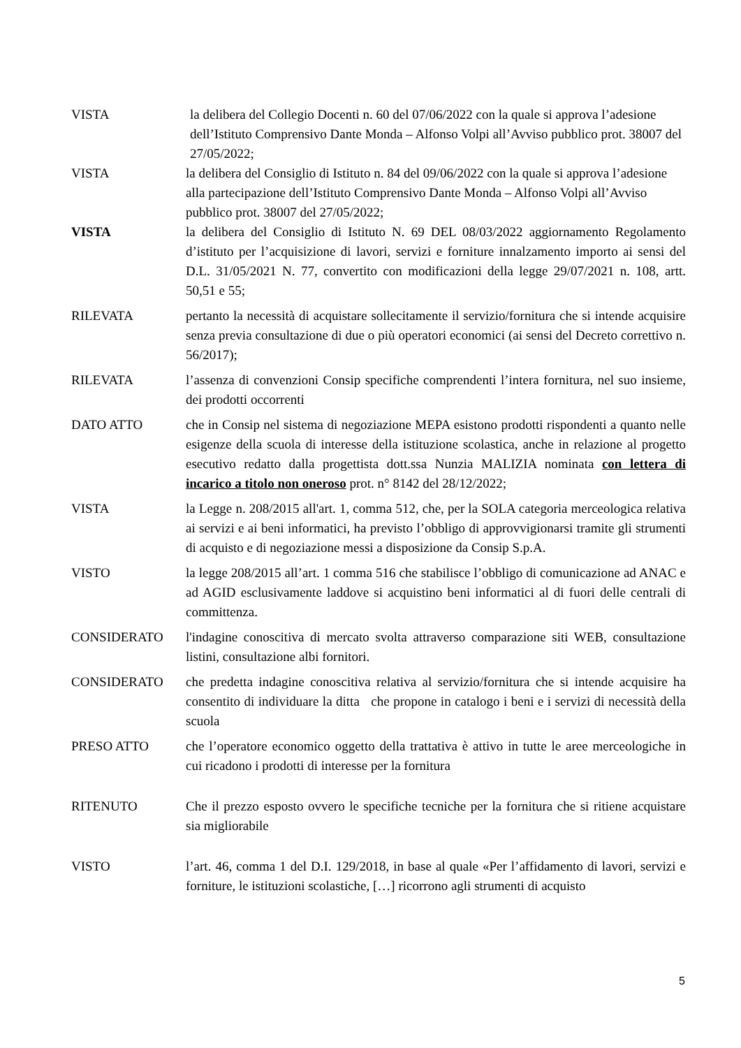VISTA la delibera del Collegio Docenti n. 60 del 07/06/2022 con la quale si approva l’adesione dell’Istituto Comprensivo Dante Monda – Alfonso Volpi all’Avviso pubblico prot. 38007 del 27/05/2022;
VISTA la delibera del Consiglio di Istituto n. 84 del 09/06/2022 con la quale si approva l’adesione alla partecipazione dell’Istituto Comprensivo Dante Monda – Alfonso Volpi all’Avviso pubblico prot. 38007 del 27/05/2022;
VISTA la delibera del Consiglio di Istituto N. 69 DEL 08/03/2022 aggiornamento Regolamento d’istituto per l’acquisizione di lavori, servizi e forniture innalzamento importo ai sensi del D.L. 31/05/2021 N. 77, convertito con modificazioni della legge 29/07/2021 n. 108, artt. 50,51 e 55;
RILEVATA pertanto la necessità di acquistare sollecitamente il servizio/fornitura che si intende acquisire senza previa consultazione di due o più operatori economici (ai sensi del Decreto correttivo n. 56/2017);
RILEVATA l’assenza di convenzioni Consip specifiche comprendenti l’intera fornitura, nel suo insieme, dei prodotti occorrenti
DATO ATTO che in Consip nel sistema di negoziazione MEPA esistono prodotti rispondenti a quanto nelle esigenze della scuola di interesse della istituzione scolastica, anche in relazione al progetto esecutivo redatto dalla progettista dott.ssa Nunzia MALIZIA nominata con lettera di incarico a titolo non oneroso prot. n° 8142 del 28/12/2022;
VISTA la Legge n. 208/2015 all'art. 1, comma 512, che, per la SOLA categoria merceologica relativa ai servizi e ai beni informatici, ha previsto l’obbligo di approvvigionarsi tramite gli strumenti di acquisto e di negoziazione messi a disposizione da Consip S.p.A.
VISTO la legge 208/2015 all’art. 1 comma 516 che stabilisce l’obbligo di comunicazione ad ANAC e ad AGID esclusivamente laddove si acquistino beni informatici al di fuori delle centrali di committenza.
CONSIDERATO l'indagine conoscitiva di mercato svolta attraverso comparazione siti WEB, consultazione listini, consultazione albi fornitori.
CONSIDERATO che predetta indagine conoscitiva relativa al servizio/fornitura che si intende acquisire ha consentito di individuare la ditta che propone in catalogo i beni e i servizi di necessità della scuola
PRESO ATTO che l’operatore economico oggetto della trattativa è attivo in tutte le aree merceologiche in cui ricadono i prodotti di interesse per la fornitura
RITENUTO Che il prezzo esposto ovvero le specifiche tecniche per la fornitura che si ritiene acquistare sia migliorabile
VISTO l’art. 46, comma 1 del D.I. 129/2018, in base al quale «Per l’affidamento di lavori, servizi e forniture, le istituzioni scolastiche, […] ricorrono agli strumenti di acquisto
5